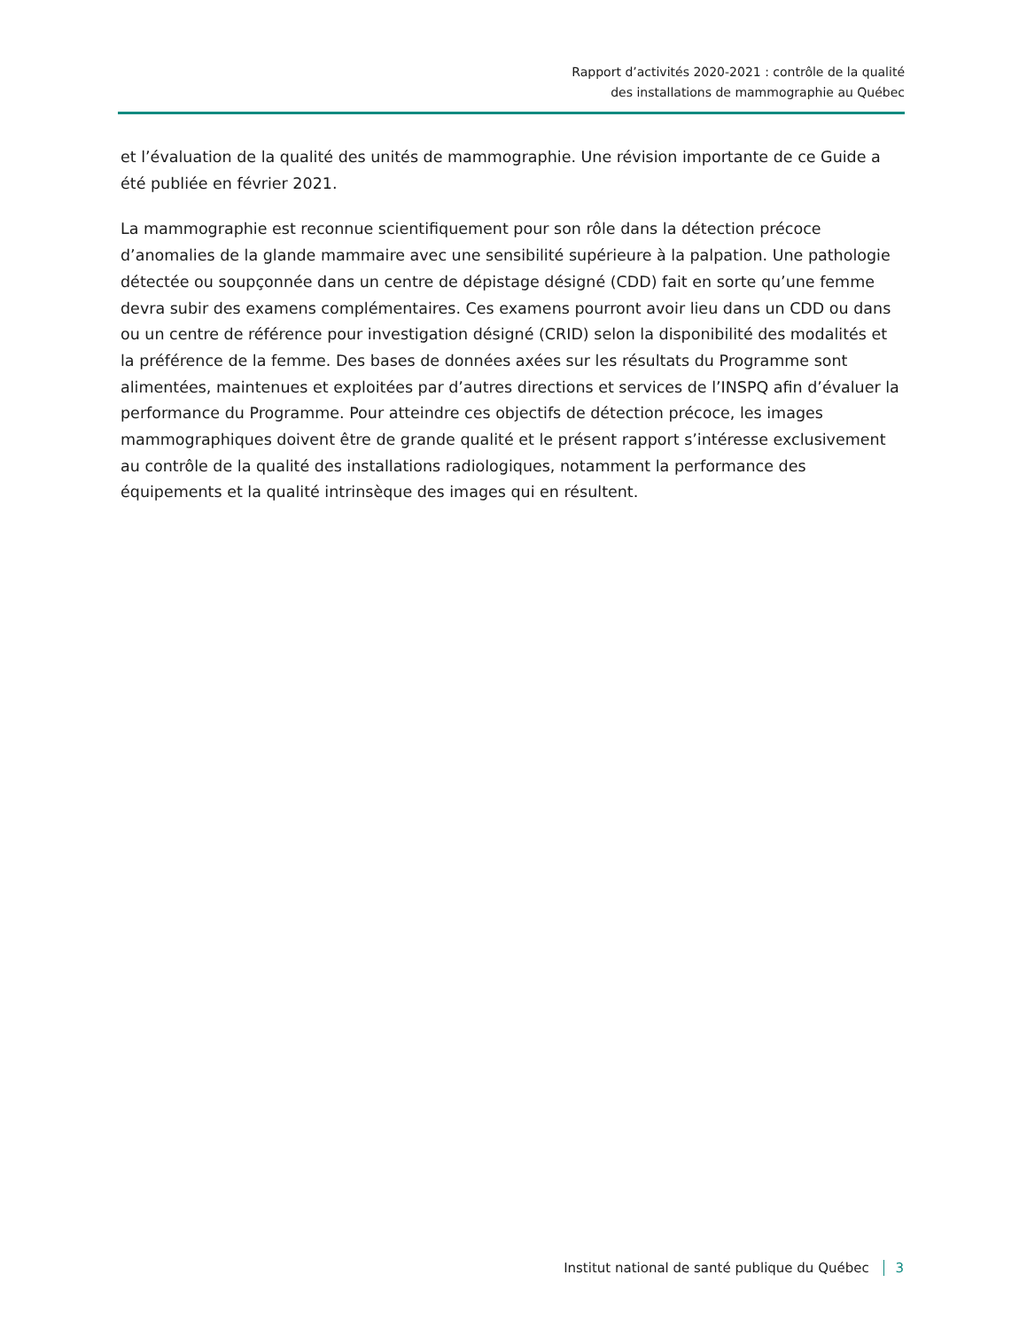Rapport d’activités 2020-2021 : contrôle de la qualité
des installations de mammographie au Québec
et l’évaluation de la qualité des unités de mammographie. Une révision importante de ce Guide a été publiée en février 2021.
La mammographie est reconnue scientifiquement pour son rôle dans la détection précoce d’anomalies de la glande mammaire avec une sensibilité supérieure à la palpation. Une pathologie détectée ou soupçonnée dans un centre de dépistage désigné (CDD) fait en sorte qu’une femme devra subir des examens complémentaires. Ces examens pourront avoir lieu dans un CDD ou dans ou un centre de référence pour investigation désigné (CRID) selon la disponibilité des modalités et la préférence de la femme. Des bases de données axées sur les résultats du Programme sont alimentées, maintenues et exploitées par d’autres directions et services de l’INSPQ afin d’évaluer la performance du Programme. Pour atteindre ces objectifs de détection précoce, les images mammographiques doivent être de grande qualité et le présent rapport s’intéresse exclusivement au contrôle de la qualité des installations radiologiques, notamment la performance des équipements et la qualité intrinsèque des images qui en résultent.
Institut national de santé publique du Québec 3